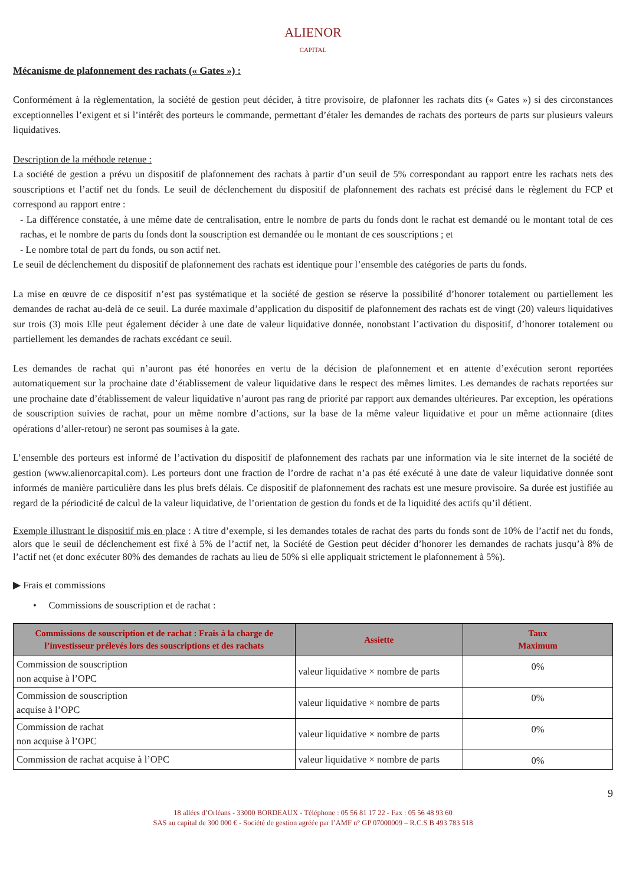ALIENOR
CAPITAL
Mécanisme de plafonnement des rachats (« Gates ») :
Conformément à la règlementation, la société de gestion peut décider, à titre provisoire, de plafonner les rachats dits (« Gates ») si des circonstances exceptionnelles l’exigent et si l’intérêt des porteurs le commande, permettant d’étaler les demandes de rachats des porteurs de parts sur plusieurs valeurs liquidatives.
Description de la méthode retenue :
La société de gestion a prévu un dispositif de plafonnement des rachats à partir d’un seuil de 5% correspondant au rapport entre les rachats nets des souscriptions et l’actif net du fonds. Le seuil de déclenchement du dispositif de plafonnement des rachats est précisé dans le règlement du FCP et correspond au rapport entre :
- La différence constatée, à une même date de centralisation, entre le nombre de parts du fonds dont le rachat est demandé ou le montant total de ces rachas, et le nombre de parts du fonds dont la souscription est demandée ou le montant de ces souscriptions ; et
- Le nombre total de part du fonds, ou son actif net.
Le seuil de déclenchement du dispositif de plafonnement des rachats est identique pour l’ensemble des catégories de parts du fonds.
La mise en œuvre de ce dispositif n’est pas systématique et la société de gestion se réserve la possibilité d’honorer totalement ou partiellement les demandes de rachat au-delà de ce seuil. La durée maximale d’application du dispositif de plafonnement des rachats est de vingt (20) valeurs liquidatives sur trois (3) mois Elle peut également décider à une date de valeur liquidative donnée, nonobstant l’activation du dispositif, d’honorer totalement ou partiellement les demandes de rachats excédant ce seuil.
Les demandes de rachat qui n’auront pas été honorées en vertu de la décision de plafonnement et en attente d’exécution seront reportées automatiquement sur la prochaine date d’établissement de valeur liquidative dans le respect des mêmes limites. Les demandes de rachats reportées sur une prochaine date d’établissement de valeur liquidative n’auront pas rang de priorité par rapport aux demandes ultérieures. Par exception, les opérations de souscription suivies de rachat, pour un même nombre d’actions, sur la base de la même valeur liquidative et pour un même actionnaire (dites opérations d’aller-retour) ne seront pas soumises à la gate.
L’ensemble des porteurs est informé de l’activation du dispositif de plafonnement des rachats par une information via le site internet de la société de gestion (www.alienorcapital.com). Les porteurs dont une fraction de l’ordre de rachat n’a pas été exécuté à une date de valeur liquidative donnée sont informés de manière particulière dans les plus brefs délais. Ce dispositif de plafonnement des rachats est une mesure provisoire. Sa durée est justifiée au regard de la périodicité de calcul de la valeur liquidative, de l’orientation de gestion du fonds et de la liquidité des actifs qu’il détient.
Exemple illustrant le dispositif mis en place : A titre d’exemple, si les demandes totales de rachat des parts du fonds sont de 10% de l’actif net du fonds, alors que le seuil de déclenchement est fixé à 5% de l’actif net, la Société de Gestion peut décider d’honorer les demandes de rachats jusqu’à 8% de l’actif net (et donc exécuter 80% des demandes de rachats au lieu de 50% si elle appliquait strictement le plafonnement à 5%).
▶ Frais et commissions
• Commissions de souscription et de rachat :
| Commissions de souscription et de rachat : Frais à la charge de l’investisseur prélevés lors des souscriptions et des rachats | Assiette | Taux Maximum |
| --- | --- | --- |
| Commission de souscription non acquise à l’OPC | valeur liquidative × nombre de parts | 0% |
| Commission de souscription acquise à l’OPC | valeur liquidative × nombre de parts | 0% |
| Commission de rachat non acquise à l’OPC | valeur liquidative × nombre de parts | 0% |
| Commission de rachat acquise à l’OPC | valeur liquidative × nombre de parts | 0% |
9
18 allées d’Orléans - 33000 BORDEAUX - Téléphone : 05 56 81 17 22 - Fax : 05 56 48 93 60
SAS au capital de 300 000 € - Société de gestion agréée par l’AMF n° GP 07000009 – R.C.S B 493 783 518